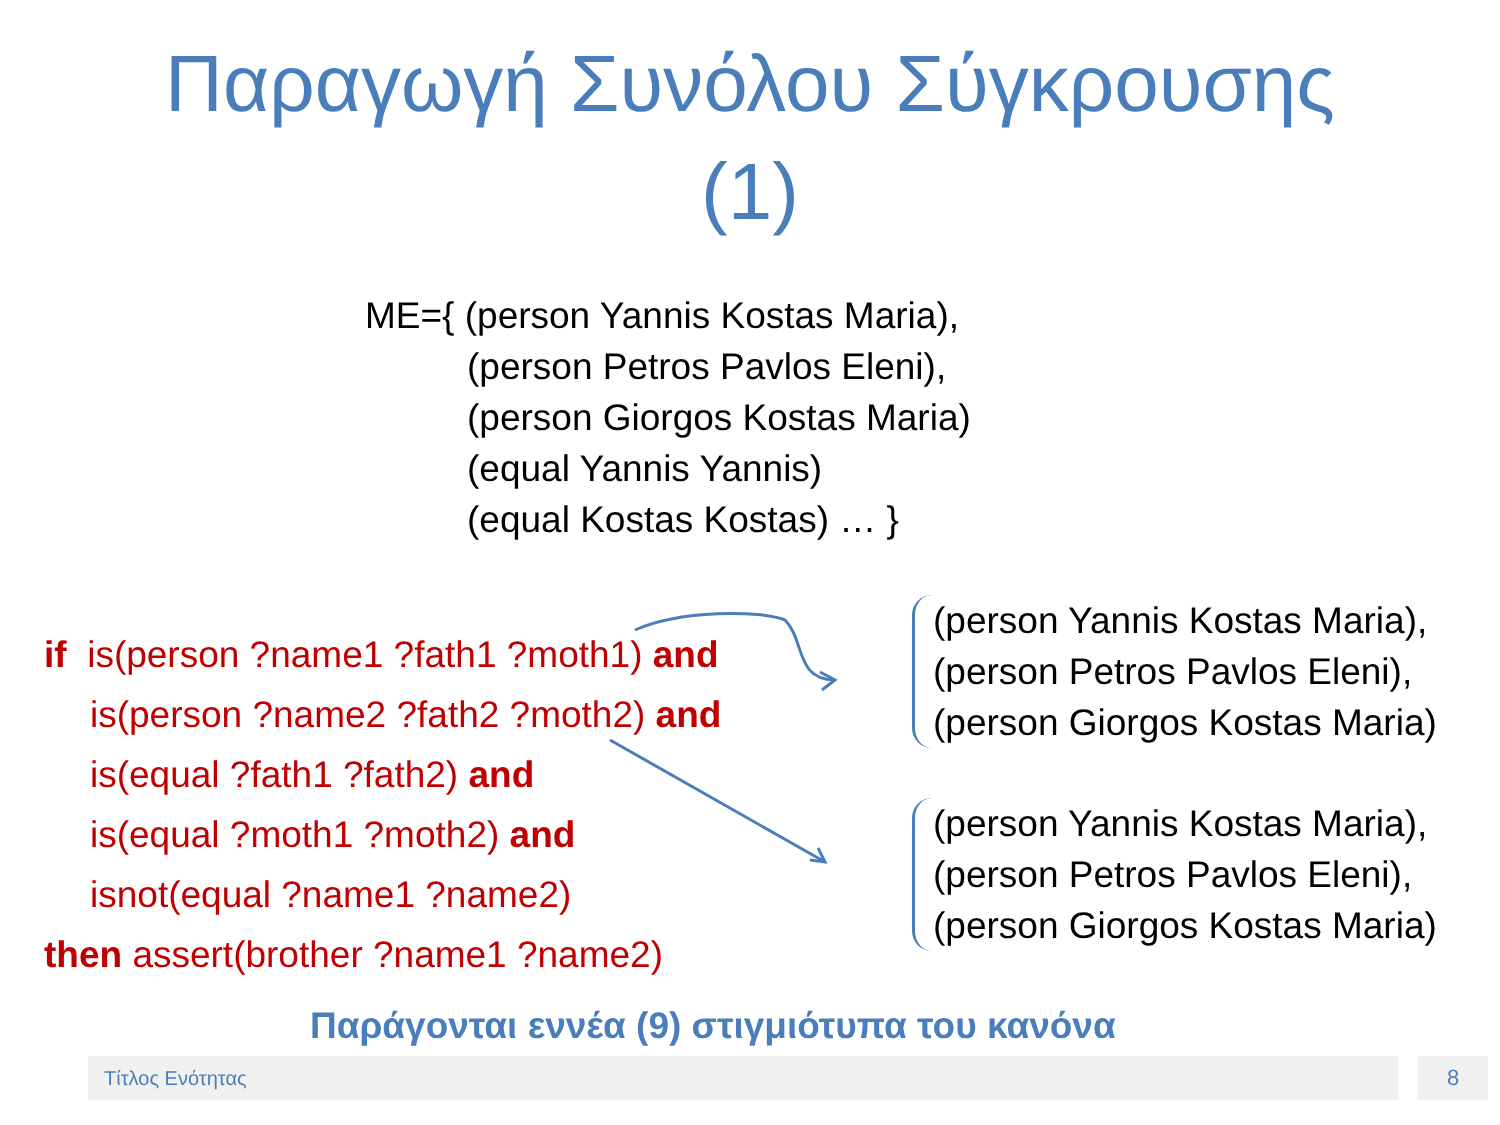Παραγωγή Συνόλου Σύγκρουσης
(1)
ME={ (person Yannis Kostas Maria),
(person Petros Pavlos Eleni),
(person Giorgos Kostas Maria)
(equal Yannis Yannis)
(equal Kostas Kostas) … }
if is(person ?name1 ?fath1 ?moth1) and
is(person ?name2 ?fath2 ?moth2) and
is(equal ?fath1 ?fath2) and
is(equal ?moth1 ?moth2) and
isnot(equal ?name1 ?name2)
then assert(brother ?name1 ?name2)
(person Yannis Kostas Maria),
(person Petros Pavlos Eleni),
(person Giorgos Kostas Maria)
(person Yannis Kostas Maria),
(person Petros Pavlos Eleni),
(person Giorgos Kostas Maria)
Παράγονται εννέα (9) στιγμιότυπα του κανόνα
Τίτλος Ενότητας 8